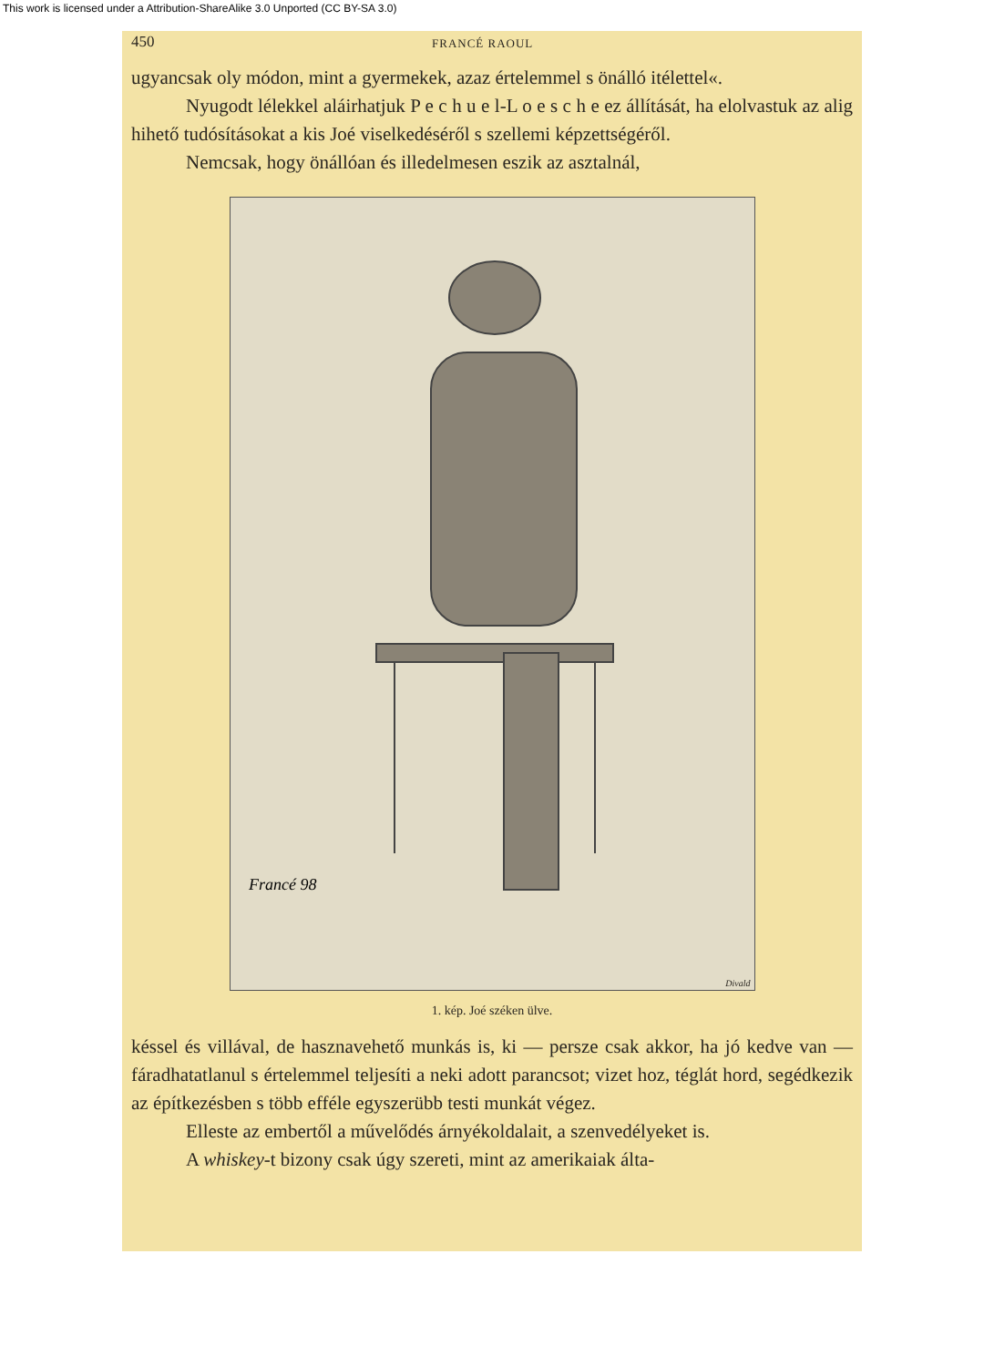This work is licensed under a Attribution-ShareAlike 3.0 Unported (CC BY-SA 3.0)
450 FRANCÉ RAOUL
ugyancsak oly módon, mint a gyermekek, azaz értelemmel s önálló itélettel«.
Nyugodt lélekkel aláirhatjuk P e c h u e l-L o e s c h e ez állítását, ha elolvastuk az alig hihető tudósításokat a kis Joé viselkedéséről s szellemi képzettségéről.
Nemcsak, hogy önállóan és illedelmesen eszik az asztalnál,
Francé 98
Divald
1. kép. Joé széken ülve.
késsel és villával, de hasznavehető munkás is, ki — persze csak akkor, ha jó kedve van — fáradhatatlanul s értelemmel teljesíti a neki adott parancsot; vizet hoz, téglát hord, segédkezik az építkezésben s több efféle egyszerübb testi munkát végez.
Elleste az embertől a művelődés árnyékoldalait, a szenvedélyeket is.
A whiskey-t bizony csak úgy szereti, mint az amerikaiak álta-